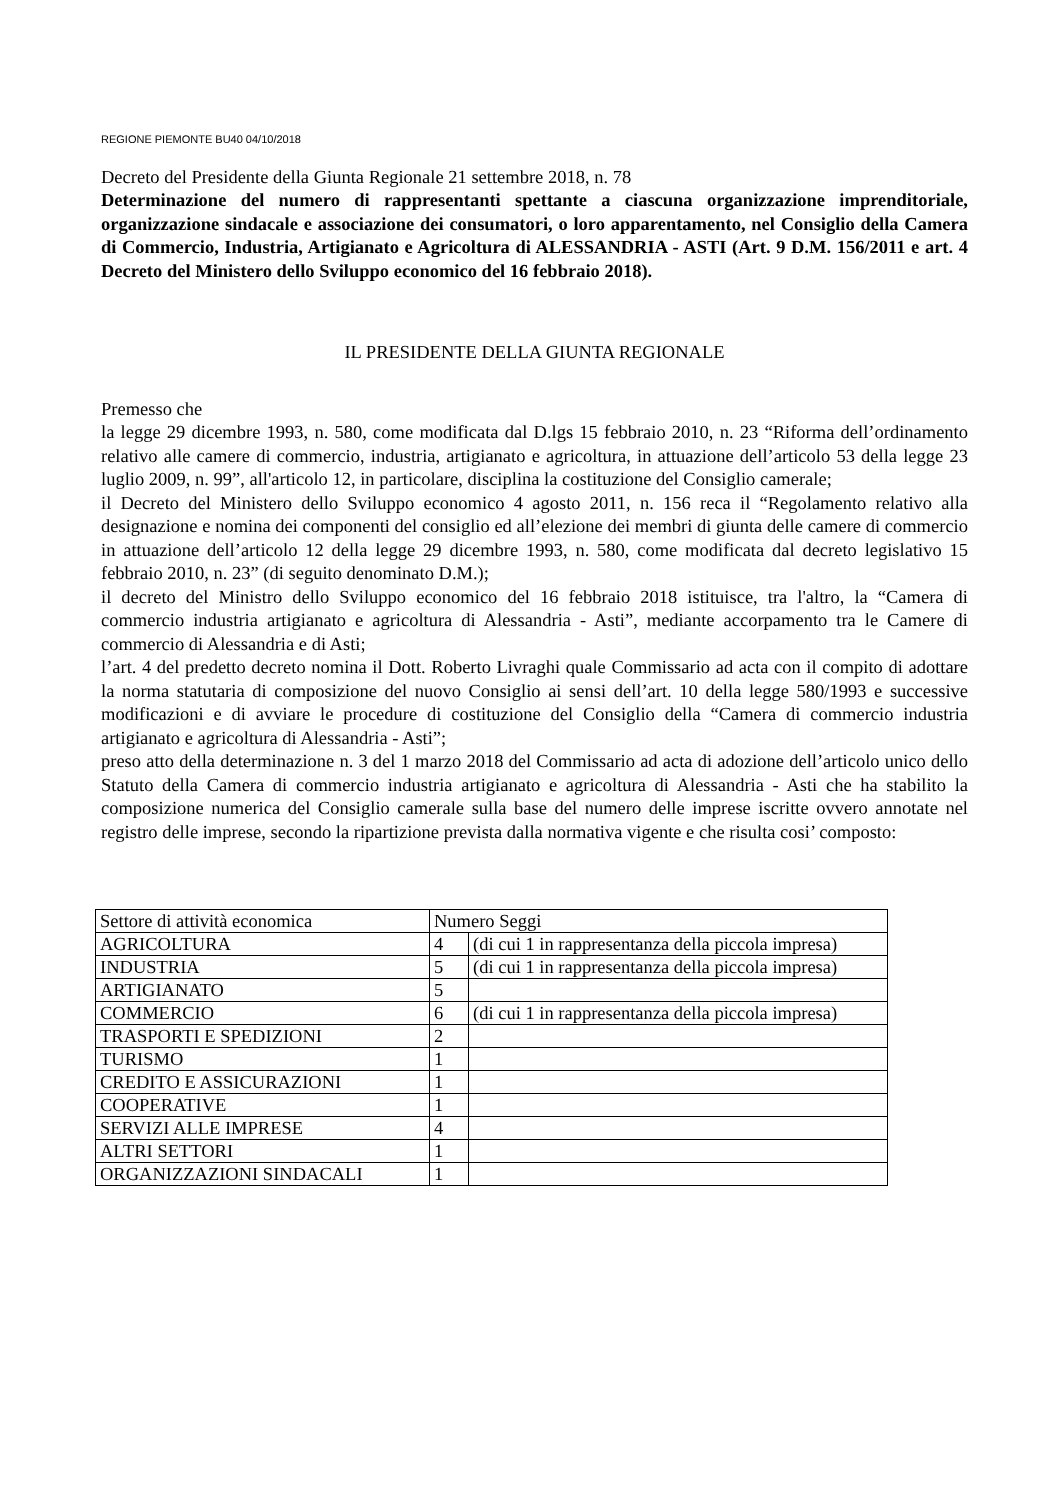REGIONE PIEMONTE BU40 04/10/2018
Decreto del Presidente della Giunta Regionale 21 settembre 2018, n. 78
Determinazione del numero di rappresentanti spettante a ciascuna organizzazione imprenditoriale, organizzazione sindacale e associazione dei consumatori, o loro apparentamento, nel Consiglio della Camera di Commercio, Industria, Artigianato e Agricoltura di ALESSANDRIA - ASTI (Art. 9 D.M. 156/2011 e art. 4 Decreto del Ministero dello Sviluppo economico del 16 febbraio 2018).
IL PRESIDENTE DELLA GIUNTA REGIONALE
Premesso che
la legge 29 dicembre 1993, n. 580, come modificata dal D.lgs 15 febbraio 2010, n. 23 “Riforma dell’ordinamento relativo alle camere di commercio, industria, artigianato e agricoltura, in attuazione dell’articolo 53 della legge 23 luglio 2009, n. 99”, all'articolo 12, in particolare, disciplina la costituzione del Consiglio camerale;
il Decreto del Ministero dello Sviluppo economico 4 agosto 2011, n. 156 reca il “Regolamento relativo alla designazione e nomina dei componenti del consiglio ed all’elezione dei membri di giunta delle camere di commercio in attuazione dell’articolo 12 della legge 29 dicembre 1993, n. 580, come modificata dal decreto legislativo 15 febbraio 2010, n. 23” (di seguito denominato D.M.);
il decreto del Ministro dello Sviluppo economico del 16 febbraio 2018 istituisce, tra l'altro, la “Camera di commercio industria artigianato e agricoltura di Alessandria - Asti”, mediante accorpamento tra le Camere di commercio di Alessandria e di Asti;
l’art. 4 del predetto decreto nomina il Dott. Roberto Livraghi quale Commissario ad acta con il compito di adottare la norma statutaria di composizione del nuovo Consiglio ai sensi dell’art. 10 della legge 580/1993 e successive modificazioni e di avviare le procedure di costituzione del Consiglio della “Camera di commercio industria artigianato e agricoltura di Alessandria - Asti”;
preso atto della determinazione n. 3 del 1 marzo 2018 del Commissario ad acta di adozione dell’articolo unico dello Statuto della Camera di commercio industria artigianato e agricoltura di Alessandria - Asti che ha stabilito la composizione numerica del Consiglio camerale sulla base del numero delle imprese iscritte ovvero annotate nel registro delle imprese, secondo la ripartizione prevista dalla normativa vigente e che risulta cosi’ composto:
| Settore di attività economica | Numero Seggi | |
| AGRICOLTURA | 4 | (di cui 1 in rappresentanza della piccola impresa) |
| INDUSTRIA | 5 | (di cui 1 in rappresentanza della piccola impresa) |
| ARTIGIANATO | 5 | |
| COMMERCIO | 6 | (di cui 1 in rappresentanza della piccola impresa) |
| TRASPORTI E SPEDIZIONI | 2 | |
| TURISMO | 1 | |
| CREDITO E ASSICURAZIONI | 1 | |
| COOPERATIVE | 1 | |
| SERVIZI ALLE IMPRESE | 4 | |
| ALTRI SETTORI | 1 | |
| ORGANIZZAZIONI SINDACALI | 1 | |